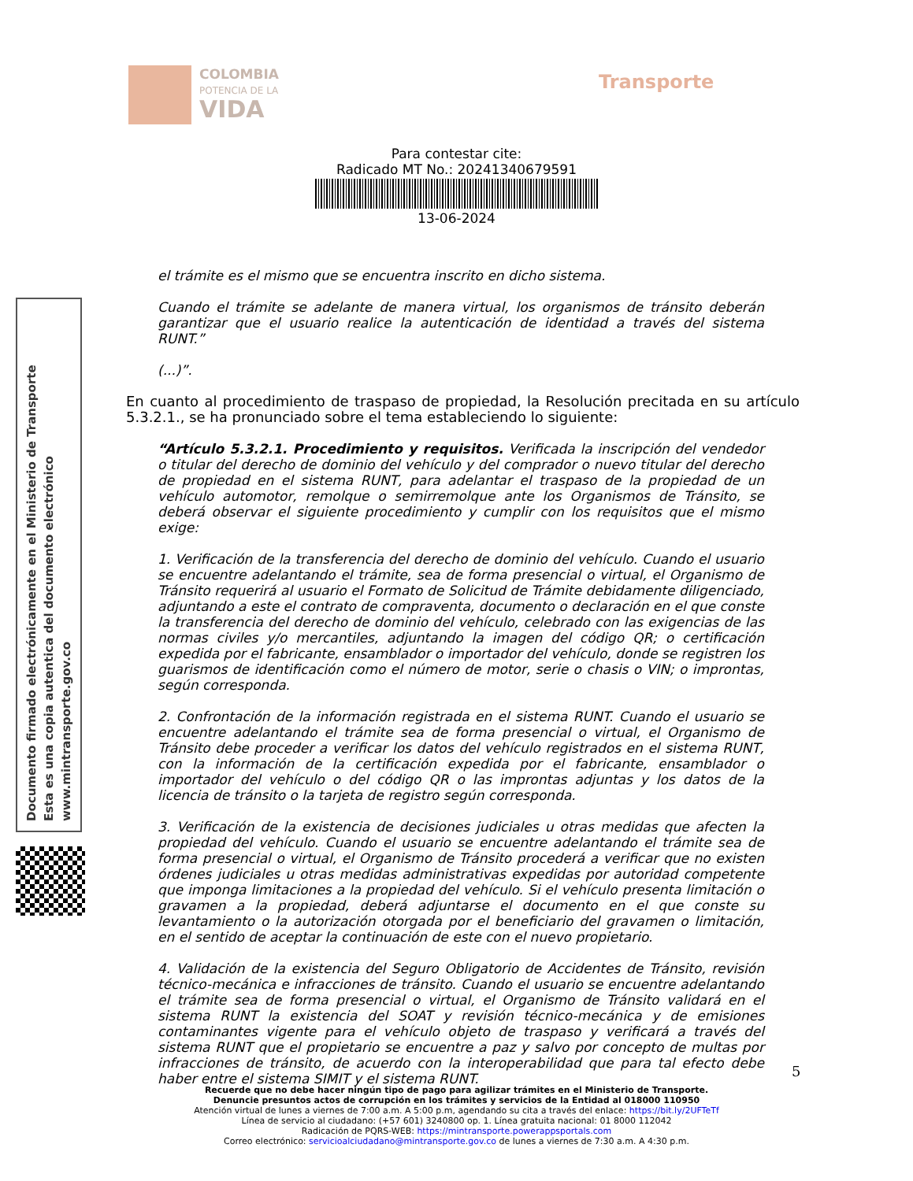COLOMBIA
POTENCIA DE LA
VIDA
Transporte
Para contestar cite:
Radicado MT No.: 20241340679591
13-06-2024
Documento firmado electrónicamente en el Ministerio de Transporte
Esta es una copia autentica del documento electrónico
www.mintransporte.gov.co
el trámite es el mismo que se encuentra inscrito en dicho sistema.
Cuando el trámite se adelante de manera virtual, los organismos de tránsito deberán garantizar que el usuario realice la autenticación de identidad a través del sistema RUNT.”
(...)”.
En cuanto al procedimiento de traspaso de propiedad, la Resolución precitada en su artículo 5.3.2.1., se ha pronunciado sobre el tema estableciendo lo siguiente:
“Artículo 5.3.2.1. Procedimiento y requisitos. Verificada la inscripción del vendedor o titular del derecho de dominio del vehículo y del comprador o nuevo titular del derecho de propiedad en el sistema RUNT, para adelantar el traspaso de la propiedad de un vehículo automotor, remolque o semirremolque ante los Organismos de Tránsito, se deberá observar el siguiente procedimiento y cumplir con los requisitos que el mismo exige:
1. Verificación de la transferencia del derecho de dominio del vehículo. Cuando el usuario se encuentre adelantando el trámite, sea de forma presencial o virtual, el Organismo de Tránsito requerirá al usuario el Formato de Solicitud de Trámite debidamente diligenciado, adjuntando a este el contrato de compraventa, documento o declaración en el que conste la transferencia del derecho de dominio del vehículo, celebrado con las exigencias de las normas civiles y/o mercantiles, adjuntando la imagen del código QR; o certificación expedida por el fabricante, ensamblador o importador del vehículo, donde se registren los guarismos de identificación como el número de motor, serie o chasis o VIN; o improntas, según corresponda.
2. Confrontación de la información registrada en el sistema RUNT. Cuando el usuario se encuentre adelantando el trámite sea de forma presencial o virtual, el Organismo de Tránsito debe proceder a verificar los datos del vehículo registrados en el sistema RUNT, con la información de la certificación expedida por el fabricante, ensamblador o importador del vehículo o del código QR o las improntas adjuntas y los datos de la licencia de tránsito o la tarjeta de registro según corresponda.
3. Verificación de la existencia de decisiones judiciales u otras medidas que afecten la propiedad del vehículo. Cuando el usuario se encuentre adelantando el trámite sea de forma presencial o virtual, el Organismo de Tránsito procederá a verificar que no existen órdenes judiciales u otras medidas administrativas expedidas por autoridad competente que imponga limitaciones a la propiedad del vehículo. Si el vehículo presenta limitación o gravamen a la propiedad, deberá adjuntarse el documento en el que conste su levantamiento o la autorización otorgada por el beneficiario del gravamen o limitación, en el sentido de aceptar la continuación de este con el nuevo propietario.
4. Validación de la existencia del Seguro Obligatorio de Accidentes de Tránsito, revisión técnico-mecánica e infracciones de tránsito. Cuando el usuario se encuentre adelantando el trámite sea de forma presencial o virtual, el Organismo de Tránsito validará en el sistema RUNT la existencia del SOAT y revisión técnico-mecánica y de emisiones contaminantes vigente para el vehículo objeto de traspaso y verificará a través del sistema RUNT que el propietario se encuentre a paz y salvo por concepto de multas por infracciones de tránsito, de acuerdo con la interoperabilidad que para tal efecto debe haber entre el sistema SIMIT y el sistema RUNT.
5
Recuerde que no debe hacer ningún tipo de pago para agilizar trámites en el Ministerio de Transporte.
Denuncie presuntos actos de corrupción en los trámites y servicios de la Entidad al 018000 110950
Atención virtual de lunes a viernes de 7:00 a.m. A 5:00 p.m, agendando su cita a través del enlace: https://bit.ly/2UFTeTf
Línea de servicio al ciudadano: (+57 601) 3240800 op. 1. Línea gratuita nacional: 01 8000 112042
Radicación de PQRS-WEB: https://mintransporte.powerappsportals.com
Correo electrónico: servicioalciudadano@mintransporte.gov.co de lunes a viernes de 7:30 a.m. A 4:30 p.m.